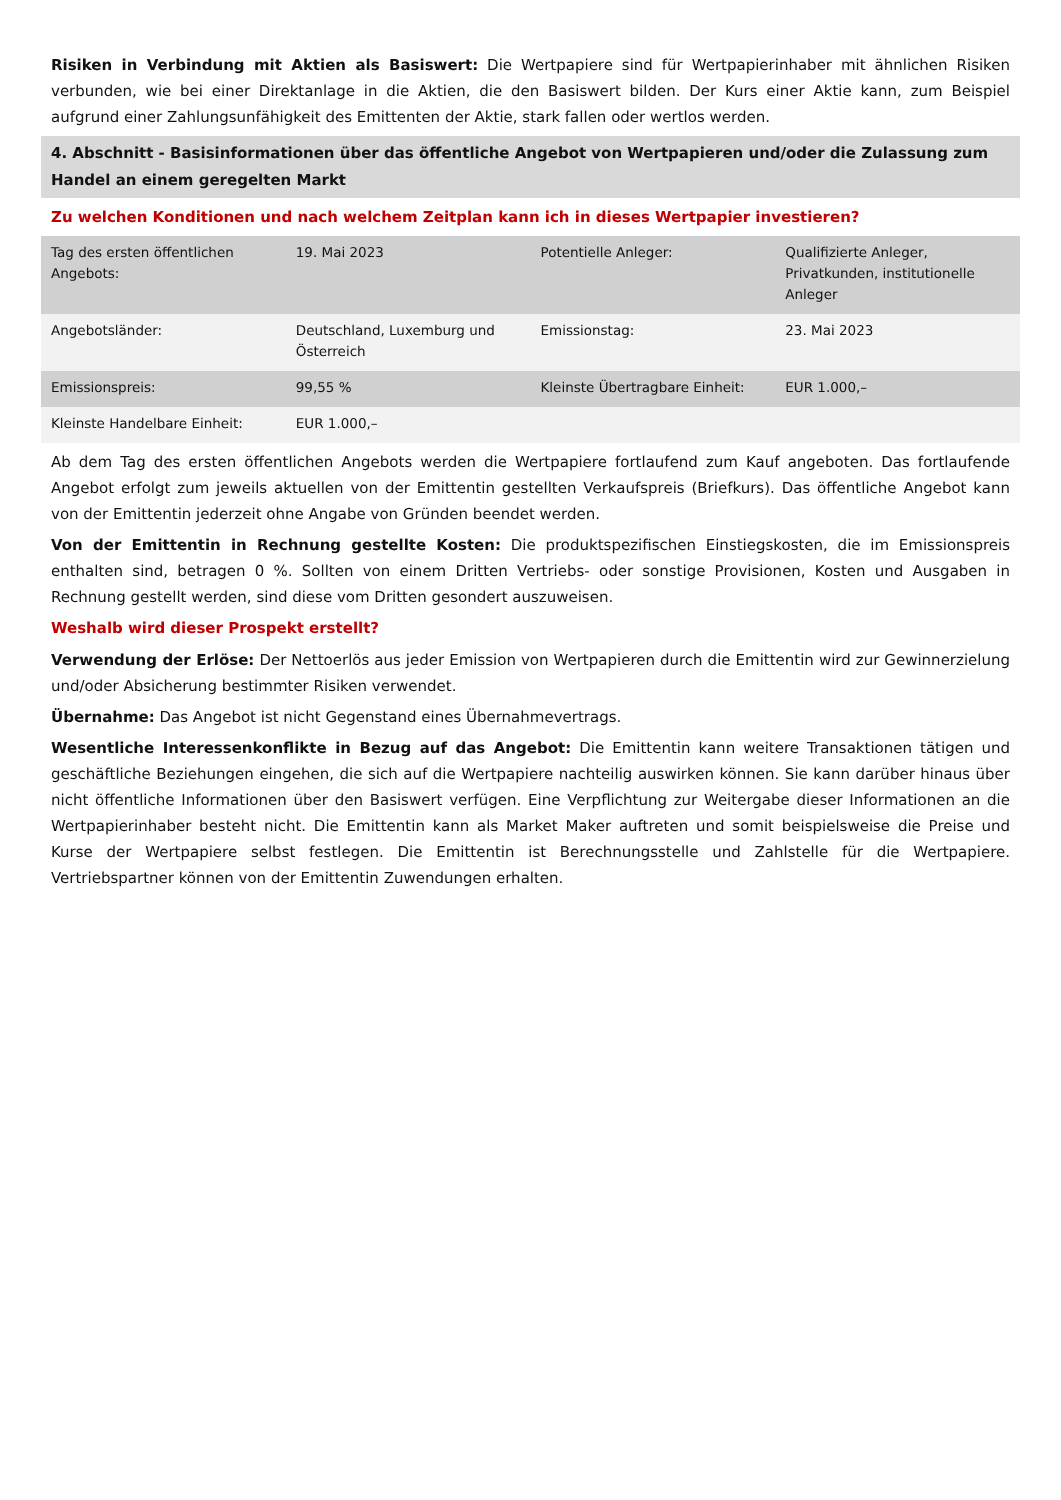Risiken in Verbindung mit Aktien als Basiswert: Die Wertpapiere sind für Wertpapierinhaber mit ähnlichen Risiken verbunden, wie bei einer Direktanlage in die Aktien, die den Basiswert bilden. Der Kurs einer Aktie kann, zum Beispiel aufgrund einer Zahlungsunfähigkeit des Emittenten der Aktie, stark fallen oder wertlos werden.
4. Abschnitt - Basisinformationen über das öffentliche Angebot von Wertpapieren und/oder die Zulassung zum Handel an einem geregelten Markt
Zu welchen Konditionen und nach welchem Zeitplan kann ich in dieses Wertpapier investieren?
| Tag des ersten öffentlichen Angebots: | 19. Mai 2023 | Potentielle Anleger: | Qualifizierte Anleger, Privatkunden, institutionelle Anleger |
| Angebotsländer: | Deutschland, Luxemburg und Österreich | Emissionstag: | 23. Mai 2023 |
| Emissionspreis: | 99,55 % | Kleinste Übertragbare Einheit: | EUR 1.000,– |
| Kleinste Handelbare Einheit: | EUR 1.000,– | | |
Ab dem Tag des ersten öffentlichen Angebots werden die Wertpapiere fortlaufend zum Kauf angeboten. Das fortlaufende Angebot erfolgt zum jeweils aktuellen von der Emittentin gestellten Verkaufspreis (Briefkurs). Das öffentliche Angebot kann von der Emittentin jederzeit ohne Angabe von Gründen beendet werden.
Von der Emittentin in Rechnung gestellte Kosten: Die produktspezifischen Einstiegskosten, die im Emissionspreis enthalten sind, betragen 0 %. Sollten von einem Dritten Vertriebs- oder sonstige Provisionen, Kosten und Ausgaben in Rechnung gestellt werden, sind diese vom Dritten gesondert auszuweisen.
Weshalb wird dieser Prospekt erstellt?
Verwendung der Erlöse: Der Nettoerlös aus jeder Emission von Wertpapieren durch die Emittentin wird zur Gewinnerzielung und/oder Absicherung bestimmter Risiken verwendet.
Übernahme: Das Angebot ist nicht Gegenstand eines Übernahmevertrags.
Wesentliche Interessenkonflikte in Bezug auf das Angebot: Die Emittentin kann weitere Transaktionen tätigen und geschäftliche Beziehungen eingehen, die sich auf die Wertpapiere nachteilig auswirken können. Sie kann darüber hinaus über nicht öffentliche Informationen über den Basiswert verfügen. Eine Verpflichtung zur Weitergabe dieser Informationen an die Wertpapierinhaber besteht nicht. Die Emittentin kann als Market Maker auftreten und somit beispielsweise die Preise und Kurse der Wertpapiere selbst festlegen. Die Emittentin ist Berechnungsstelle und Zahlstelle für die Wertpapiere. Vertriebspartner können von der Emittentin Zuwendungen erhalten.